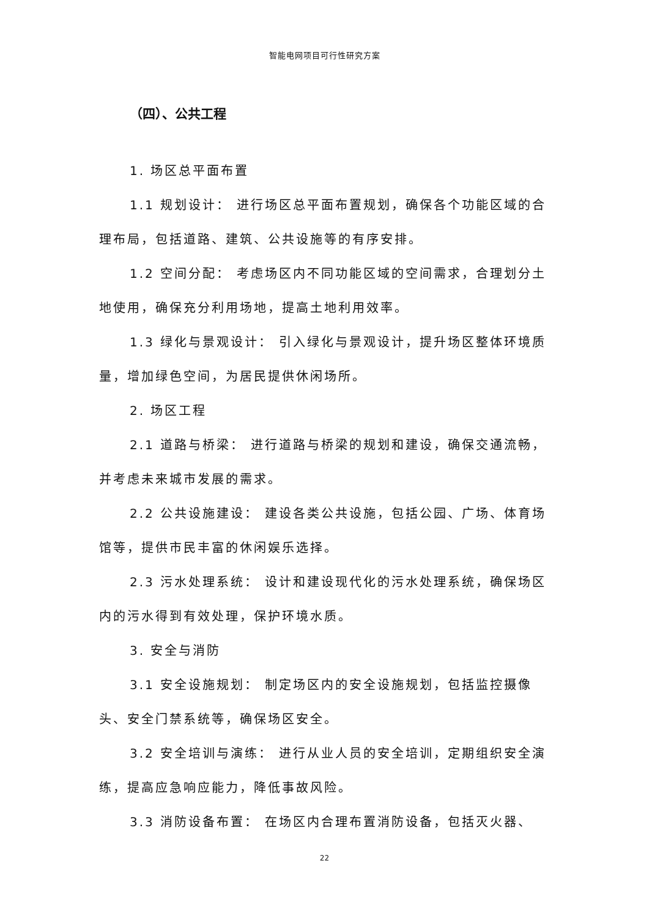智能电网项目可行性研究方案
（四）、公共工程
1. 场区总平面布置
1.1 规划设计： 进行场区总平面布置规划，确保各个功能区域的合理布局，包括道路、建筑、公共设施等的有序安排。
1.2 空间分配： 考虑场区内不同功能区域的空间需求，合理划分土地使用，确保充分利用场地，提高土地利用效率。
1.3 绿化与景观设计： 引入绿化与景观设计，提升场区整体环境质量，增加绿色空间，为居民提供休闲场所。
2. 场区工程
2.1 道路与桥梁： 进行道路与桥梁的规划和建设，确保交通流畅，并考虑未来城市发展的需求。
2.2 公共设施建设： 建设各类公共设施，包括公园、广场、体育场馆等，提供市民丰富的休闲娱乐选择。
2.3 污水处理系统： 设计和建设现代化的污水处理系统，确保场区内的污水得到有效处理，保护环境水质。
3. 安全与消防
3.1 安全设施规划： 制定场区内的安全设施规划，包括监控摄像头、安全门禁系统等，确保场区安全。
3.2 安全培训与演练： 进行从业人员的安全培训，定期组织安全演练，提高应急响应能力，降低事故风险。
3.3 消防设备布置： 在场区内合理布置消防设备，包括灭火器、
22